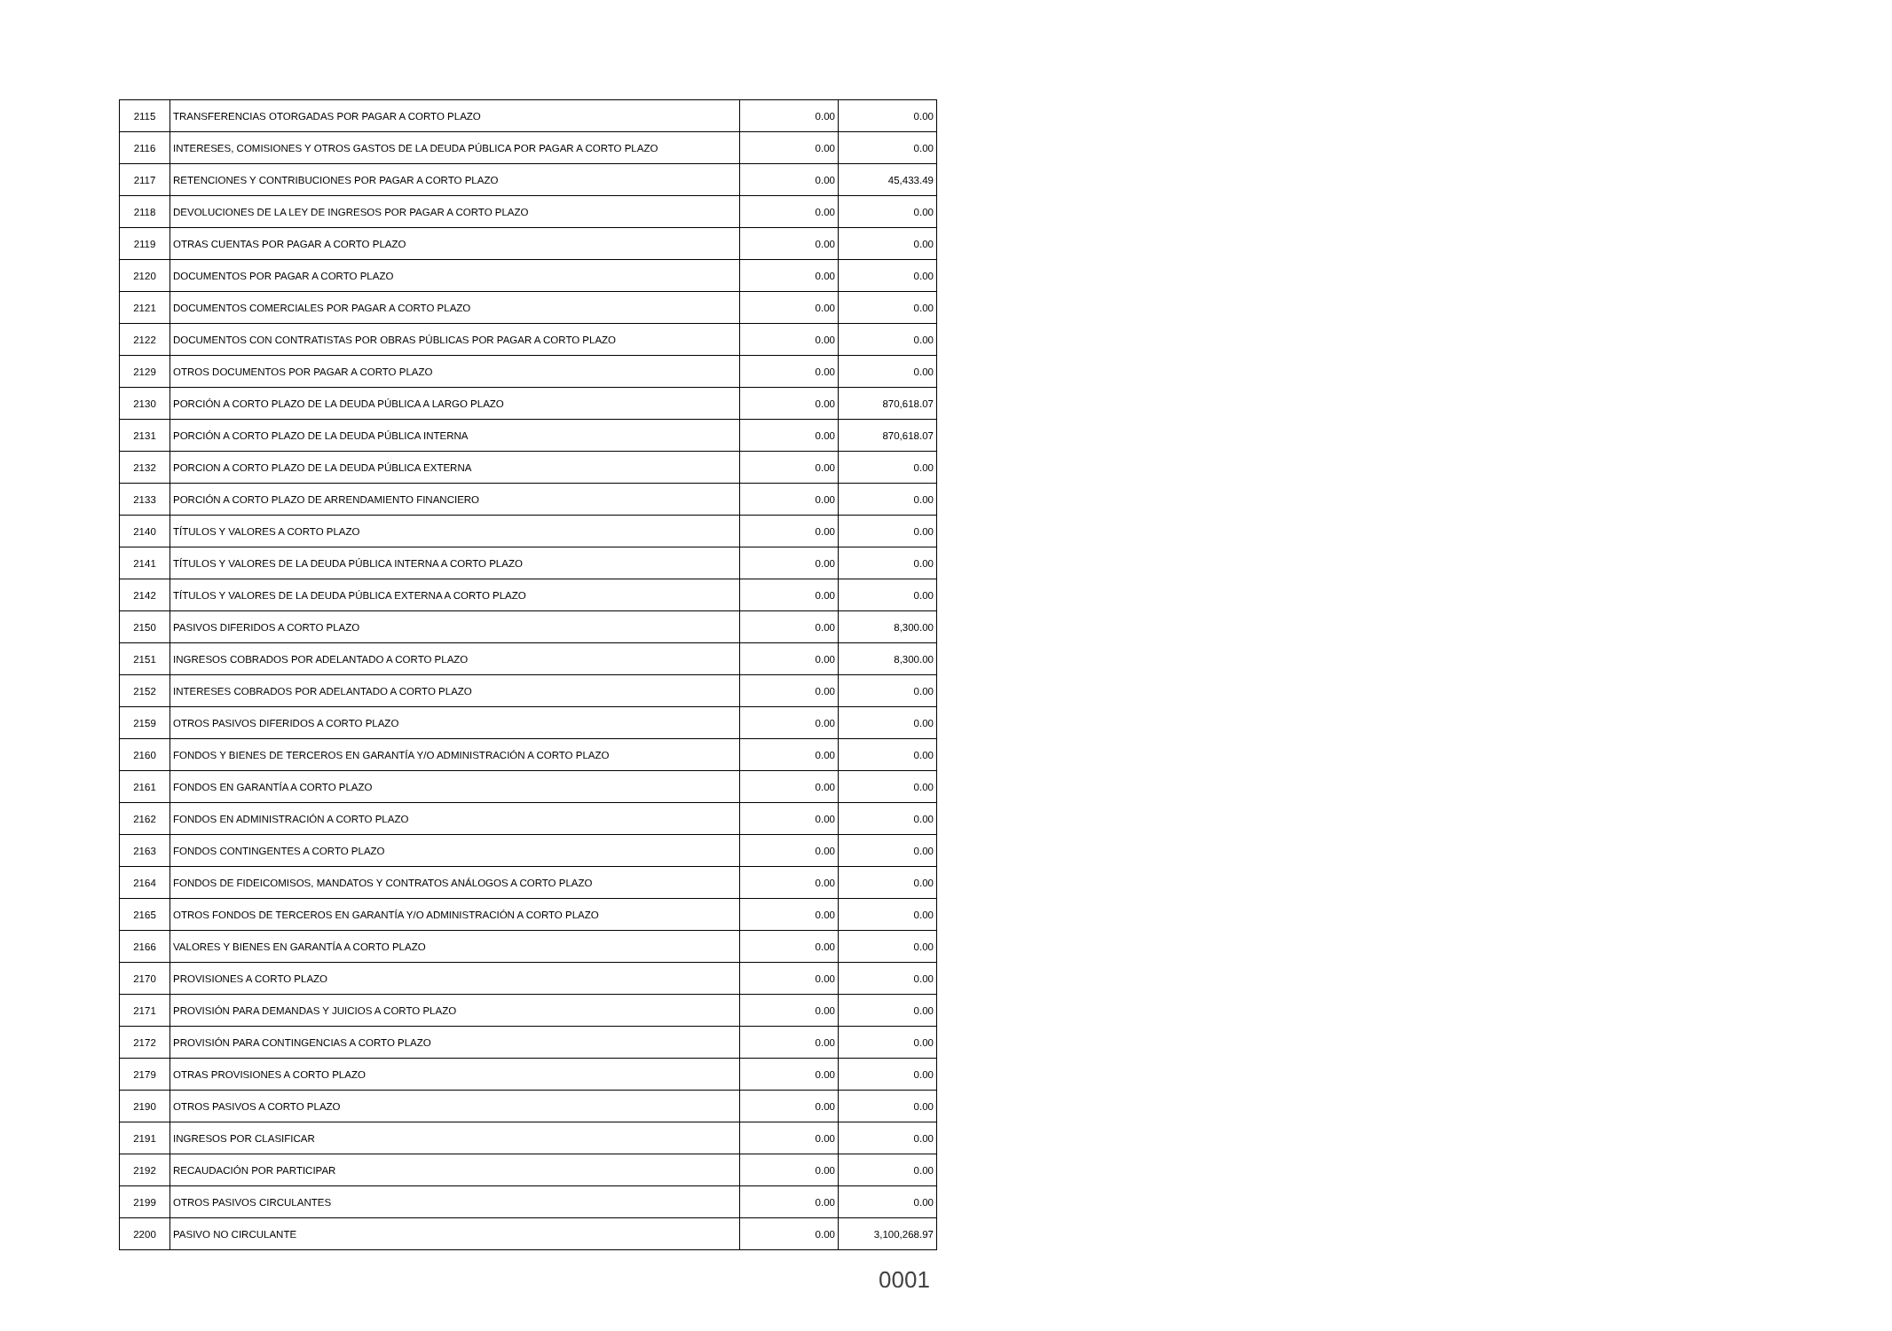| 2115 | TRANSFERENCIAS OTORGADAS POR PAGAR A CORTO PLAZO | 0.00 | 0.00 |
| 2116 | INTERESES, COMISIONES Y OTROS GASTOS DE LA DEUDA PÚBLICA POR PAGAR A CORTO PLAZO | 0.00 | 0.00 |
| 2117 | RETENCIONES Y CONTRIBUCIONES POR PAGAR A CORTO PLAZO | 0.00 | 45,433.49 |
| 2118 | DEVOLUCIONES DE LA LEY DE INGRESOS POR PAGAR A CORTO PLAZO | 0.00 | 0.00 |
| 2119 | OTRAS CUENTAS POR PAGAR A CORTO PLAZO | 0.00 | 0.00 |
| 2120 | DOCUMENTOS POR PAGAR A CORTO PLAZO | 0.00 | 0.00 |
| 2121 | DOCUMENTOS COMERCIALES POR PAGAR A CORTO PLAZO | 0.00 | 0.00 |
| 2122 | DOCUMENTOS CON CONTRATISTAS POR OBRAS PÚBLICAS POR PAGAR A CORTO PLAZO | 0.00 | 0.00 |
| 2129 | OTROS DOCUMENTOS POR PAGAR A CORTO PLAZO | 0.00 | 0.00 |
| 2130 | PORCIÓN A CORTO PLAZO DE LA DEUDA PÚBLICA A LARGO PLAZO | 0.00 | 870,618.07 |
| 2131 | PORCIÓN A CORTO PLAZO DE LA DEUDA PÚBLICA INTERNA | 0.00 | 870,618.07 |
| 2132 | PORCION A CORTO PLAZO DE LA DEUDA PÚBLICA EXTERNA | 0.00 | 0.00 |
| 2133 | PORCIÓN A CORTO PLAZO DE ARRENDAMIENTO FINANCIERO | 0.00 | 0.00 |
| 2140 | TÍTULOS Y VALORES A CORTO PLAZO | 0.00 | 0.00 |
| 2141 | TÍTULOS Y VALORES DE LA DEUDA PÚBLICA INTERNA A CORTO PLAZO | 0.00 | 0.00 |
| 2142 | TÍTULOS Y VALORES DE LA DEUDA PÚBLICA EXTERNA A CORTO PLAZO | 0.00 | 0.00 |
| 2150 | PASIVOS DIFERIDOS A CORTO PLAZO | 0.00 | 8,300.00 |
| 2151 | INGRESOS COBRADOS POR ADELANTADO A CORTO PLAZO | 0.00 | 8,300.00 |
| 2152 | INTERESES COBRADOS POR ADELANTADO A CORTO PLAZO | 0.00 | 0.00 |
| 2159 | OTROS PASIVOS DIFERIDOS A CORTO PLAZO | 0.00 | 0.00 |
| 2160 | FONDOS Y BIENES DE TERCEROS EN GARANTÍA Y/O ADMINISTRACIÓN A CORTO PLAZO | 0.00 | 0.00 |
| 2161 | FONDOS EN GARANTÍA A CORTO PLAZO | 0.00 | 0.00 |
| 2162 | FONDOS EN ADMINISTRACIÓN A CORTO PLAZO | 0.00 | 0.00 |
| 2163 | FONDOS CONTINGENTES A CORTO PLAZO | 0.00 | 0.00 |
| 2164 | FONDOS DE FIDEICOMISOS, MANDATOS Y CONTRATOS ANÁLOGOS A CORTO PLAZO | 0.00 | 0.00 |
| 2165 | OTROS FONDOS DE TERCEROS EN GARANTÍA Y/O ADMINISTRACIÓN A CORTO PLAZO | 0.00 | 0.00 |
| 2166 | VALORES Y BIENES EN GARANTÍA A CORTO PLAZO | 0.00 | 0.00 |
| 2170 | PROVISIONES A CORTO PLAZO | 0.00 | 0.00 |
| 2171 | PROVISIÓN PARA DEMANDAS Y JUICIOS A CORTO PLAZO | 0.00 | 0.00 |
| 2172 | PROVISIÓN PARA CONTINGENCIAS A CORTO PLAZO | 0.00 | 0.00 |
| 2179 | OTRAS PROVISIONES A CORTO PLAZO | 0.00 | 0.00 |
| 2190 | OTROS PASIVOS A CORTO PLAZO | 0.00 | 0.00 |
| 2191 | INGRESOS POR CLASIFICAR | 0.00 | 0.00 |
| 2192 | RECAUDACIÓN POR PARTICIPAR | 0.00 | 0.00 |
| 2199 | OTROS PASIVOS CIRCULANTES | 0.00 | 0.00 |
| 2200 | PASIVO NO CIRCULANTE | 0.00 | 3,100,268.97 |
0001